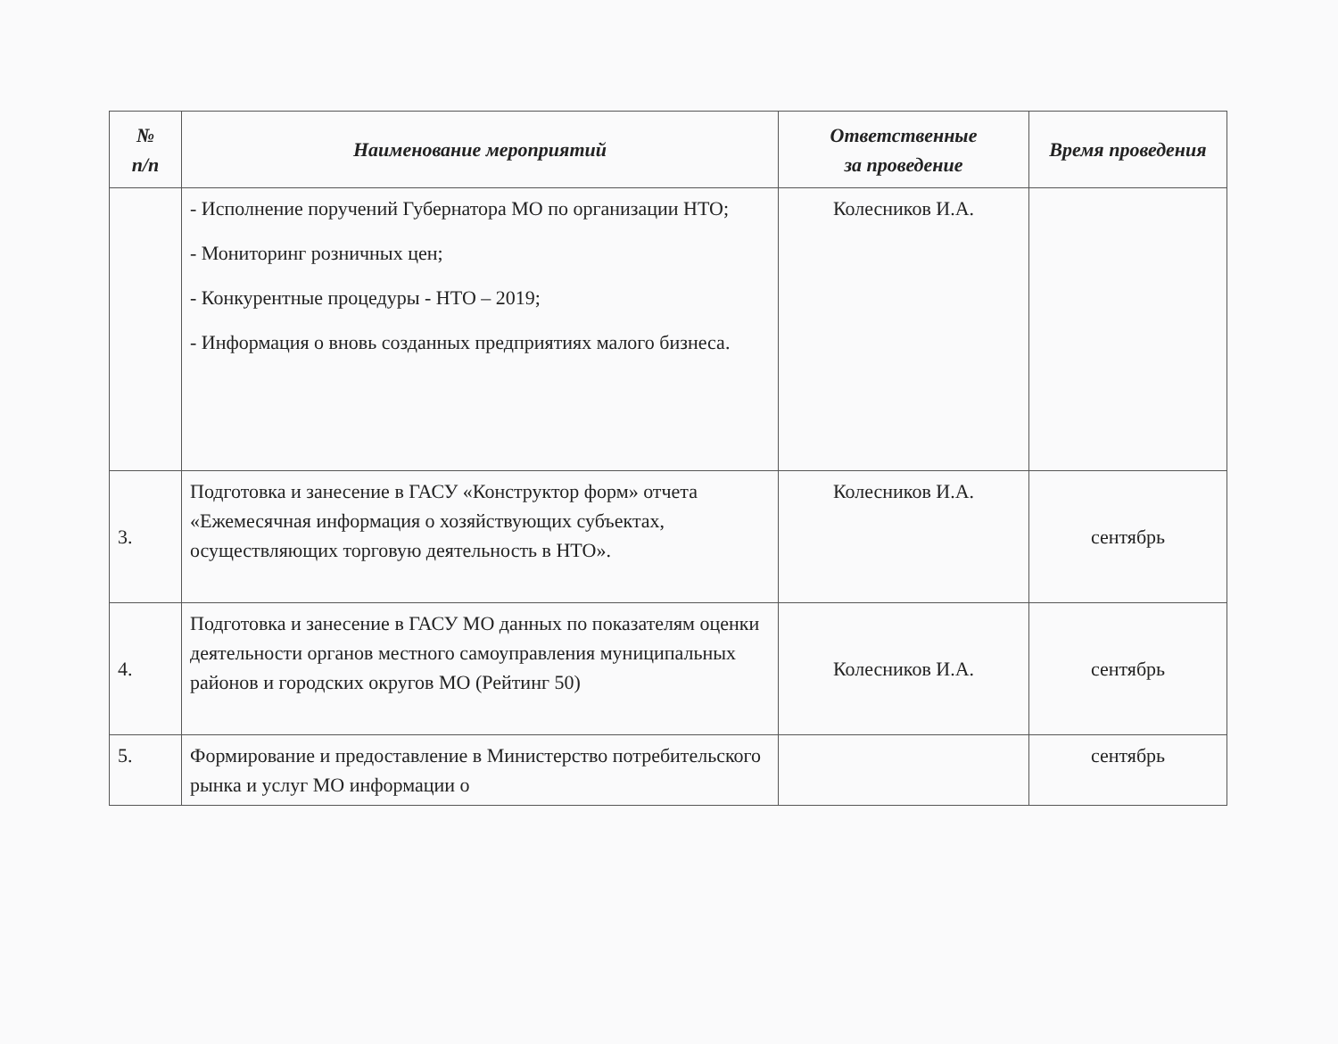| № п/п | Наименование мероприятий | Ответственные за проведение | Время проведения |
| --- | --- | --- | --- |
| | - Исполнение поручений Губернатора МО по организации НТО; - Мониторинг розничных цен; - Конкурентные процедуры - НТО – 2019; - Информация о вновь созданных предприятиях малого бизнеса. | Колесников И.А. | |
| 3. | Подготовка и занесение в ГАСУ «Конструктор форм» отчета «Ежемесячная информация о хозяйствующих субъектах, осуществляющих торговую деятельность в НТО». | Колесников И.А. | сентябрь |
| 4. | Подготовка и занесение в ГАСУ МО данных по показателям оценки деятельности органов местного самоуправления муниципальных районов и городских округов МО (Рейтинг 50) | Колесников И.А. | сентябрь |
| 5. | Формирование и предоставление в Министерство потребительского рынка и услуг МО информации о | | сентябрь |